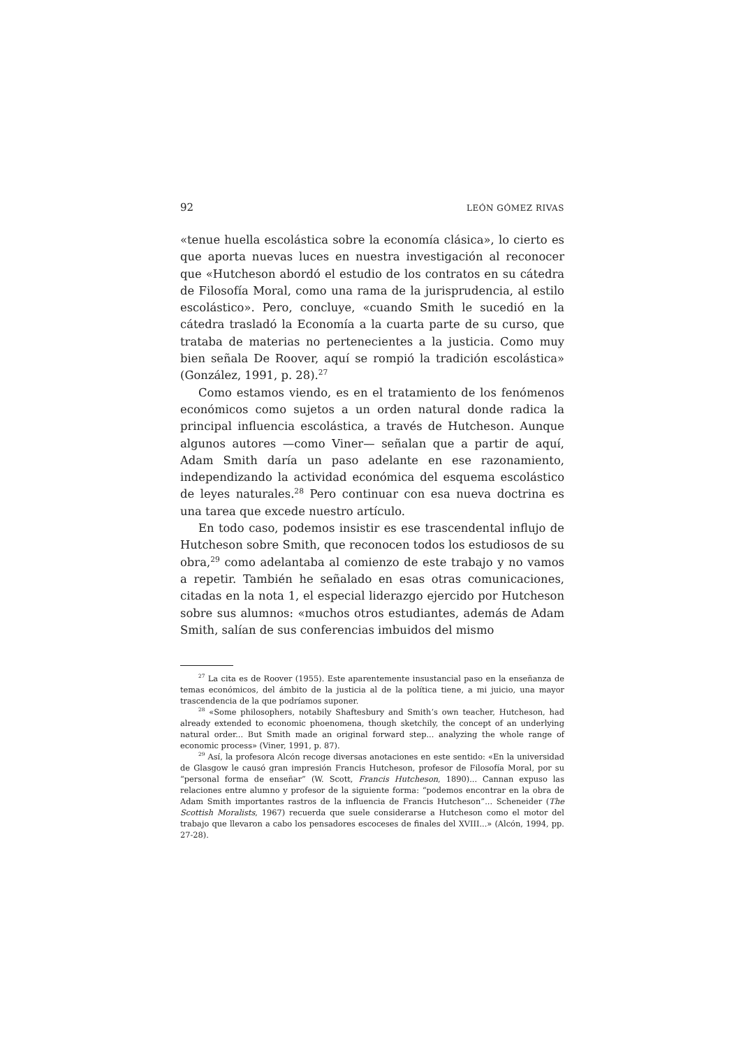92 LEÓN GÓMEZ RIVAS
«tenue huella escolástica sobre la economía clásica», lo cierto es que aporta nuevas luces en nuestra investigación al reconocer que «Hutcheson abordó el estudio de los contratos en su cátedra de Filosofía Moral, como una rama de la jurisprudencia, al estilo escolástico». Pero, concluye, «cuando Smith le sucedió en la cátedra trasladó la Economía a la cuarta parte de su curso, que trataba de materias no pertenecientes a la justicia. Como muy bien señala De Roover, aquí se rompió la tradición escolástica» (González, 1991, p. 28).<sup>27</sup>
Como estamos viendo, es en el tratamiento de los fenómenos económicos como sujetos a un orden natural donde radica la principal influencia escolástica, a través de Hutcheson. Aunque algunos autores —como Viner— señalan que a partir de aquí, Adam Smith daría un paso adelante en ese razonamiento, independizando la actividad económica del esquema escolástico de leyes naturales.<sup>28</sup> Pero continuar con esa nueva doctrina es una tarea que excede nuestro artículo.
En todo caso, podemos insistir es ese trascendental influjo de Hutcheson sobre Smith, que reconocen todos los estudiosos de su obra,<sup>29</sup> como adelantaba al comienzo de este trabajo y no vamos a repetir. También he señalado en esas otras comunicaciones, citadas en la nota 1, el especial liderazgo ejercido por Hutcheson sobre sus alumnos: «muchos otros estudiantes, además de Adam Smith, salían de sus conferencias imbuidos del mismo
<sup>27</sup> La cita es de Roover (1955). Este aparentemente insustancial paso en la enseñanza de temas económicos, del ámbito de la justicia al de la política tiene, a mi juicio, una mayor trascendencia de la que podríamos suponer.
<sup>28</sup> «Some philosophers, notabily Shaftesbury and Smith’s own teacher, Hutcheson, had already extended to economic phoenomena, though sketchily, the concept of an underlying natural order... But Smith made an original forward step... analyzing the whole range of economic process» (Viner, 1991, p. 87).
<sup>29</sup> Así, la profesora Alcón recoge diversas anotaciones en este sentido: «En la universidad de Glasgow le causó gran impresión Francis Hutcheson, profesor de Filosofía Moral, por su “personal forma de enseñar” (W. Scott, Francis Hutcheson, 1890)... Cannan expuso las relaciones entre alumno y profesor de la siguiente forma: “podemos encontrar en la obra de Adam Smith importantes rastros de la influencia de Francis Hutcheson”... Scheneider (The Scottish Moralists, 1967) recuerda que suele considerarse a Hutcheson como el motor del trabajo que llevaron a cabo los pensadores escoceses de finales del XVIII...» (Alcón, 1994, pp. 27-28).